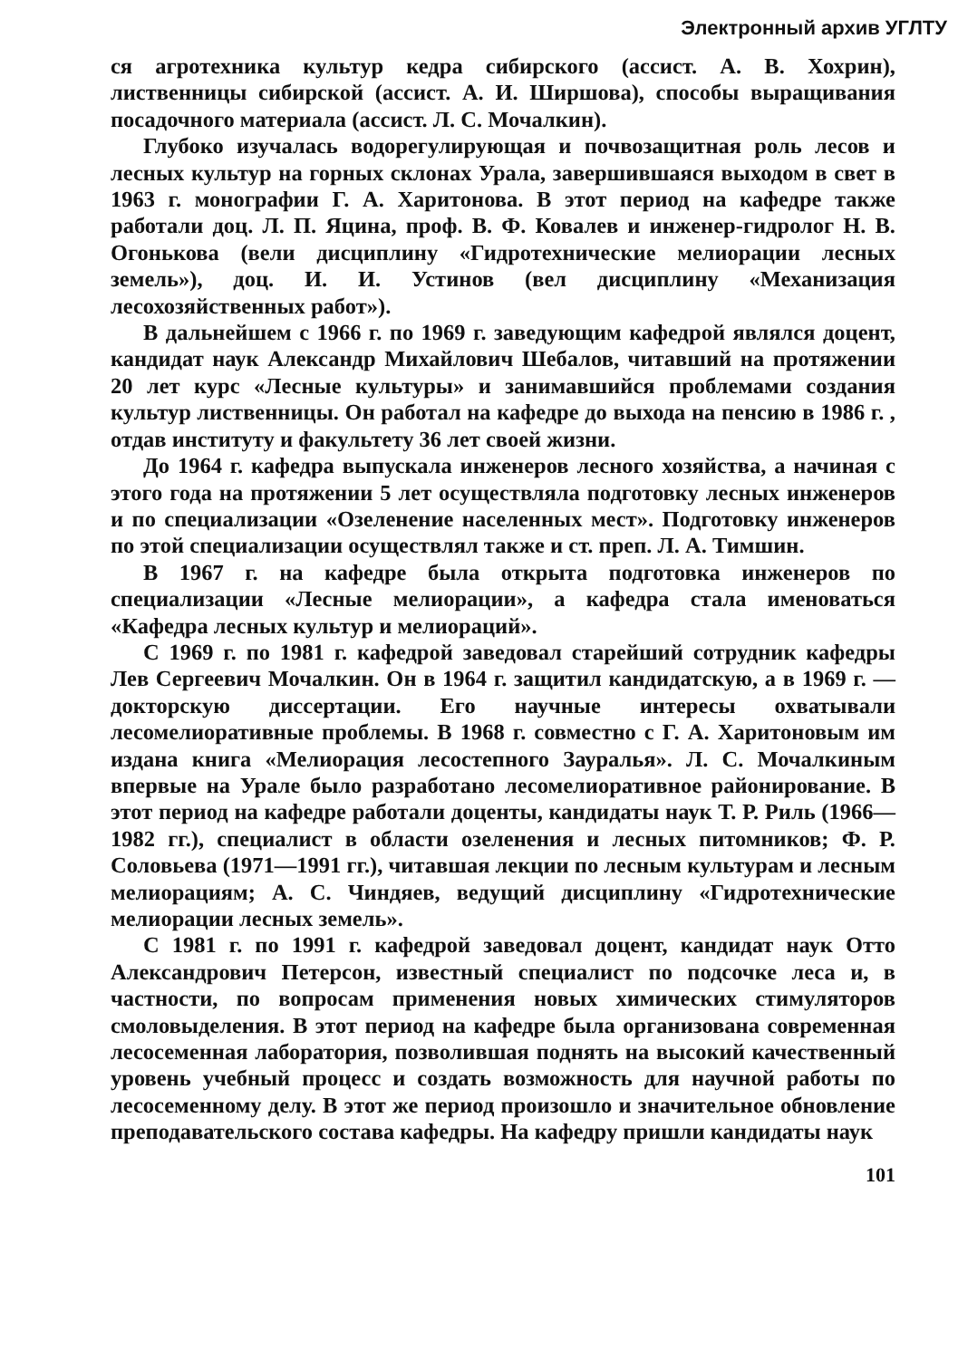Электронный архив УГЛТУ
ся агротехника культур кедра сибирского (ассист. А. В. Хохрин), лиственницы сибирской (ассист. А. И. Ширшова), способы выращивания посадочного материала (ассист. Л. С. Мочалкин).
Глубоко изучалась водорегулирующая и почвозащитная роль лесов и лесных культур на горных склонах Урала, завершившаяся выходом в свет в 1963 г. монографии Г. А. Харитонова. В этот период на кафедре также работали доц. Л. П. Яцина, проф. В. Ф. Ковалев и инженер-гидролог Н. В. Огонькова (вели дисциплину «Гидротехнические мелиорации лесных земель»), доц. И. И. Устинов (вел дисциплину «Механизация лесохозяйственных работ»).
В дальнейшем с 1966 г. по 1969 г. заведующим кафедрой являлся доцент, кандидат наук Александр Михайлович Шебалов, читавший на протяжении 20 лет курс «Лесные культуры» и занимавшийся проблемами создания культур лиственницы. Он работал на кафедре до выхода на пенсию в 1986 г. , отдав институту и факультету 36 лет своей жизни.
До 1964 г. кафедра выпускала инженеров лесного хозяйства, а начиная с этого года на протяжении 5 лет осуществляла подготовку лесных инженеров и по специализации «Озеленение населенных мест». Подготовку инженеров по этой специализации осуществлял также и ст. преп. Л. А. Тимшин.
В 1967 г. на кафедре была открыта подготовка инженеров по специализации «Лесные мелиорации», а кафедра стала именоваться «Кафедра лесных культур и мелиораций».
С 1969 г. по 1981 г. кафедрой заведовал старейший сотрудник кафедры Лев Сергеевич Мочалкин. Он в 1964 г. защитил кандидатскую, а в 1969 г. — докторскую диссертации. Его научные интересы охватывали лесомелиоративные проблемы. В 1968 г. совместно с Г. А. Харитоновым им издана книга «Мелиорация лесостепного Зауралья». Л. С. Мочалкиным впервые на Урале было разработано лесомелиоративное районирование. В этот период на кафедре работали доценты, кандидаты наук Т. Р. Риль (1966—1982 гг.), специалист в области озеленения и лесных питомников; Ф. Р. Соловьева (1971—1991 гг.), читавшая лекции по лесным культурам и лесным мелиорациям; А. С. Чиндяев, ведущий дисциплину «Гидротехнические мелиорации лесных земель».
С 1981 г. по 1991 г. кафедрой заведовал доцент, кандидат наук Отто Александрович Петерсон, известный специалист по подсочке леса и, в частности, по вопросам применения новых химических стимуляторов смоловыделения. В этот период на кафедре была организована современная лесосеменная лаборатория, позволившая поднять на высокий качественный уровень учебный процесс и создать возможность для научной работы по лесосеменному делу. В этот же период произошло и значительное обновление преподавательского состава кафедры. На кафедру пришли кандидаты наук
101